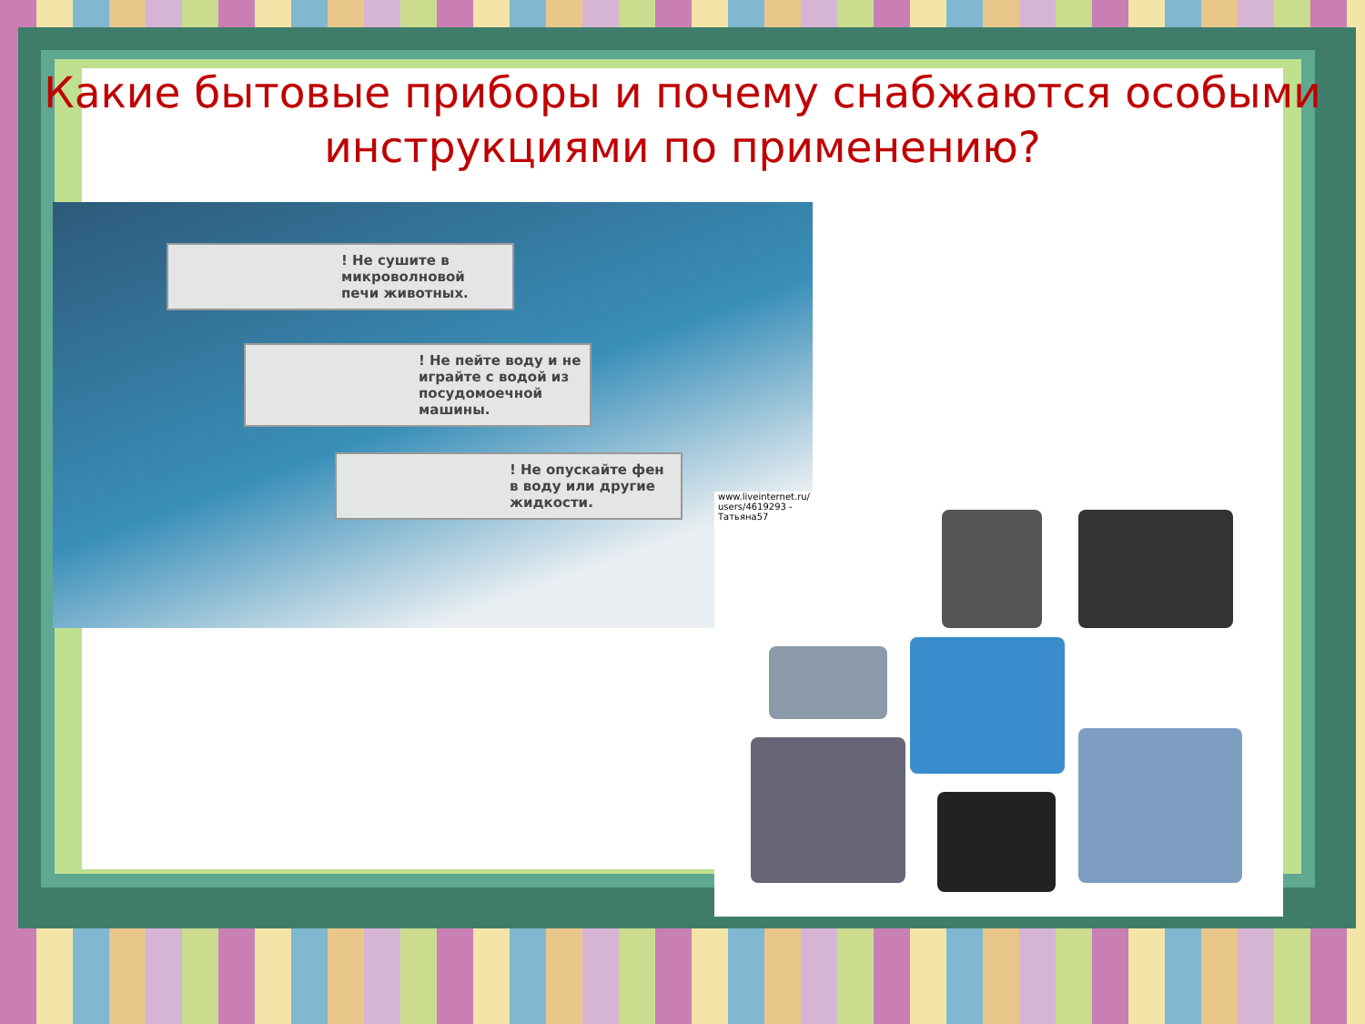Какие бытовые приборы и почему снабжаются особыми
инструкциями по применению?
! Не сушите в микроволновой печи животных.
! Не пейте воду и не играйте с водой из посудомоечной машины.
! Не опускайте фен в воду или другие жидкости.
www.liveinternet.ru/ users/4619293 - Татьяна57